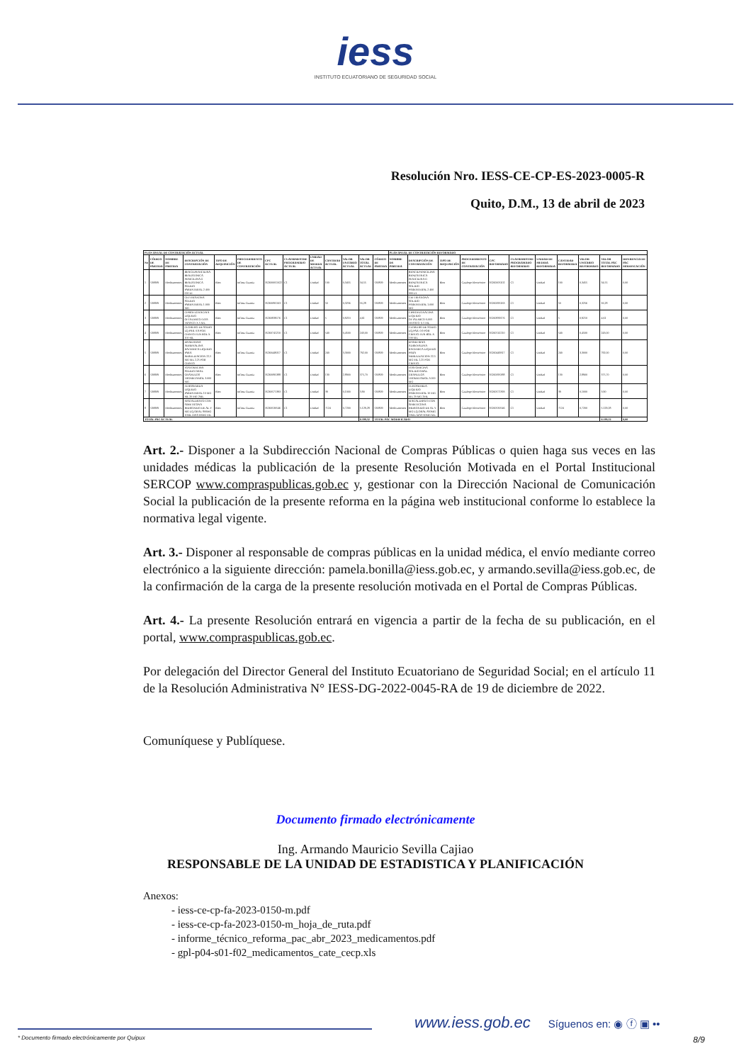iess
INSTITUTO ECUATORIANO DE SEGURIDAD SOCIAL
Resolución Nro. IESS-CE-CP-ES-2023-0005-R
Quito, D.M., 13 de abril de 2023
| PLAN ANUAL DE CONTRATACIÓN ACTUAL | | | | | | | | | | | | | PLAN ANUAL DE CONTRATACIÓN REFORMADO | | | | | | | | | | |
| --- | --- | --- | --- | --- | --- | --- | --- | --- | --- | --- | --- | --- | --- | --- | --- | --- | --- | --- | --- | --- | --- | --- | --- |
| No | CÓDIGO DE PARTIDA | NOMBRE DE PARTIDA | DESCRIPCIÓN DE CONTRATACIÓN | TIPO DE ADQUISICIÓN | PROCEDIMIENTO DE CONTRATACIÓN | CPC ACTUAL | CUATRIMESTRE PROGRAMADO ACTUAL | UNIDAD DE MEDIDA ACTUAL | CANTIDAD ACTUAL | VALOR UNITARIO ACTUAL | VALOR TOTAL ACTUAL | CÓDIGO DE PARTIDA | NOMBRE DE PARTIDA | DESCRIPCIÓN DE CONTRATACIÓN | TIPO DE ADQUISICIÓN | PROCEDIMIENTO DE CONTRATACIÓN | CPC REFORMADO | CUATRIMESTRE PROGRAMADO REFORMADO | UNIDAD DE MEDIDA REFORMADA | CANTIDAD REFORMADA | VALOR UNITARIO REFORMADO | VALOR TOTAL PAC REFORMADO | DIFERENCIA DE PAC MODIFICACIÓN |
| 1 | 530809 | Medicamentos | BENCILPENICILINA BENZATINICA PENICILINA G BENZATINICA SOLIDO PARENTERAL 2 400 000 UI | Bien | Infima Cuantía | 352600051022 | C1 | Unidad | 100 | 0,3455 | 34,55 | 530809 | Medicamentos | BENCILPENICILINA BENZATINICA PENICILINA G BENZATINICA SOLIDO PARENTERAL 2 400 000 UI | Bien | Catalogo Electrónico | 35260005102 | C1 | Unidad | 100 | 0,3455 | 34,55 | 0,00 |
| 2 | 530809 | Medicamentos | CEFTRIAXONA SOLIDO PARENTERAL 1.000 MG | Bien | Infima Cuantía | 35260095163 | C1 | Unidad | 50 | 0,3256 | 16,28 | 530809 | Medicamentos | CEFTRIAXONA SOLIDO PARENTERAL 1.000 MG | Bien | Catalogo Electrónico | 35260095163 | C1 | Unidad | 50 | 0,3256 | 16,28 | 0,00 |
| 3 | 530809 | Medicamentos | CIPROFLOXACINA LIQUIDO OFTALMICO 0,003 FRASCO X 5 ML | Bien | Infima Cuantía | 35260839176 | C1 | Unidad | 5 | 0,9210 | 4,61 | 530809 | Medicamentos | CIPROFLOXACINA LIQUIDO OFTALMICO 0,003 FRASCO X 5 ML | Bien | Catalogo Electrónico | 35260839176 | C1 | Unidad | 5 | 0,9210 | 4,61 | 0,00 |
| 4 | 530809 | Medicamentos | CLORURO DE SODIO LQ.PAR. 0,9 POR CIENTO FUN BOL X 100 ML | Bien | Infima Cuantía | 35260741210 | C1 | Unidad | 540 | 0,4500 | 243,00 | 530809 | Medicamentos | CLORURO DE SODIO LQ.PAR. 0,9 POR CIENTO FUN BOL X 100 ML | Bien | Catalogo Electrónico | 35260741210 | C1 | Unidad | 540 | 0,4500 | 243,00 | 0,00 |
| 5 | 530809 | Medicamentos | EPINEFRINA ADRENALINA RACEMICA LIQUIDO PARA NEBULIZACION 22,5 MG ML 2,25 POR CIENTO | Bien | Infima Cuantía | 35260449317 | C1 | Unidad | 240 | 3,3000 | 792,00 | 530809 | Medicamentos | EPINEFRINA ADRENALINA RACEMICA LIQUIDO PARA NEBULIZACION 22,5 MG ML 2,25 POR CIENTO | Bien | Catalogo Electrónico | 35260449317 | C1 | Unidad | 240 | 3,3000 | 792,00 | 0,00 |
| 6 | 530809 | Medicamentos | FOSFOMICINA SOLIDO ORAL GRANULOS TROMETAMOL 3.000 MG | Bien | Infima Cuantía | 35260095388 | C1 | Unidad | 130 | 2,8900 | 375,70 | 530809 | Medicamentos | FOSFOMICINA SOLIDO ORAL GRANULOS TROMETAMOL 3.000 MG | Bien | Catalogo Electrónico | 35260095388 | C1 | Unidad | 130 | 2,8900 | 375,70 | 0,00 |
| 7 | 530809 | Medicamentos | FUROSEMIDA LIQUIDO PARENTERAL 10 MG ML 20 MG 2ML | Bien | Infima Cuantía | 35260571393 | C1 | Unidad | 39 | 0,1000 | 3,90 | 530809 | Medicamentos | FUROSEMIDA LIQUIDO PARENTERAL 10 MG ML 20 MG 2ML | Bien | Catalogo Electrónico | 35260571393 | C1 | Unidad | 39 | 0,1000 | 3,90 | 0,00 |
| 8 | 530809 | Medicamentos | MAGALDRATO CON SIMETICONA HIDROXIDO DE AL Y MG LQ.ORAL 800MG 10ML MAS 60MG ML | Bien | Infima Cuantía | 35260530546 | C1 | Unidad | 7124 | 0,7200 | 5.129,28 | 530809 | Medicamentos | MAGALDRATO CON SIMETICONA HIDROXIDO DE AL Y MG LQ.ORAL 800MG 10ML MAS 60MG ML | Bien | Catalogo Electrónico | 35260530546 | C1 | Unidad | 7124 | 0,7200 | 5.129,28 | 0,00 |
| TOTAL PAC ACTUAL | | | | | | | | | | | 6.599,32 | TOTAL PAC MODIFICADO | | | | | | | | | | 6.599,32 | 0,00 |
Art. 2.- Disponer a la Subdirección Nacional de Compras Públicas o quien haga sus veces en las unidades médicas la publicación de la presente Resolución Motivada en el Portal Institucional SERCOP www.compraspublicas.gob.ec y, gestionar con la Dirección Nacional de Comunicación Social la publicación de la presente reforma en la página web institucional conforme lo establece la normativa legal vigente.
Art. 3.- Disponer al responsable de compras públicas en la unidad médica, el envío mediante correo electrónico a la siguiente dirección: pamela.bonilla@iess.gob.ec, y armando.sevilla@iess.gob.ec, de la confirmación de la carga de la presente resolución motivada en el Portal de Compras Públicas.
Art. 4.- La presente Resolución entrará en vigencia a partir de la fecha de su publicación, en el portal, www.compraspublicas.gob.ec.
Por delegación del Director General del Instituto Ecuatoriano de Seguridad Social; en el artículo 11 de la Resolución Administrativa N° IESS-DG-2022-0045-RA de 19 de diciembre de 2022.
Comuníquese y Publíquese.
Documento firmado electrónicamente
Ing. Armando Mauricio Sevilla Cajiao
RESPONSABLE DE LA UNIDAD DE ESTADISTICA Y PLANIFICACIÓN
Anexos:
- iess-ce-cp-fa-2023-0150-m.pdf
- iess-ce-cp-fa-2023-0150-m_hoja_de_ruta.pdf
- informe_técnico_reforma_pac_abr_2023_medicamentos.pdf
- gpl-p04-s01-f02_medicamentos_cate_cecp.xls
www.iess.gob.ec
Síguenos en: ◉ ⓕ ▣ ••
* Documento firmado electrónicamente por Quipux 8/9